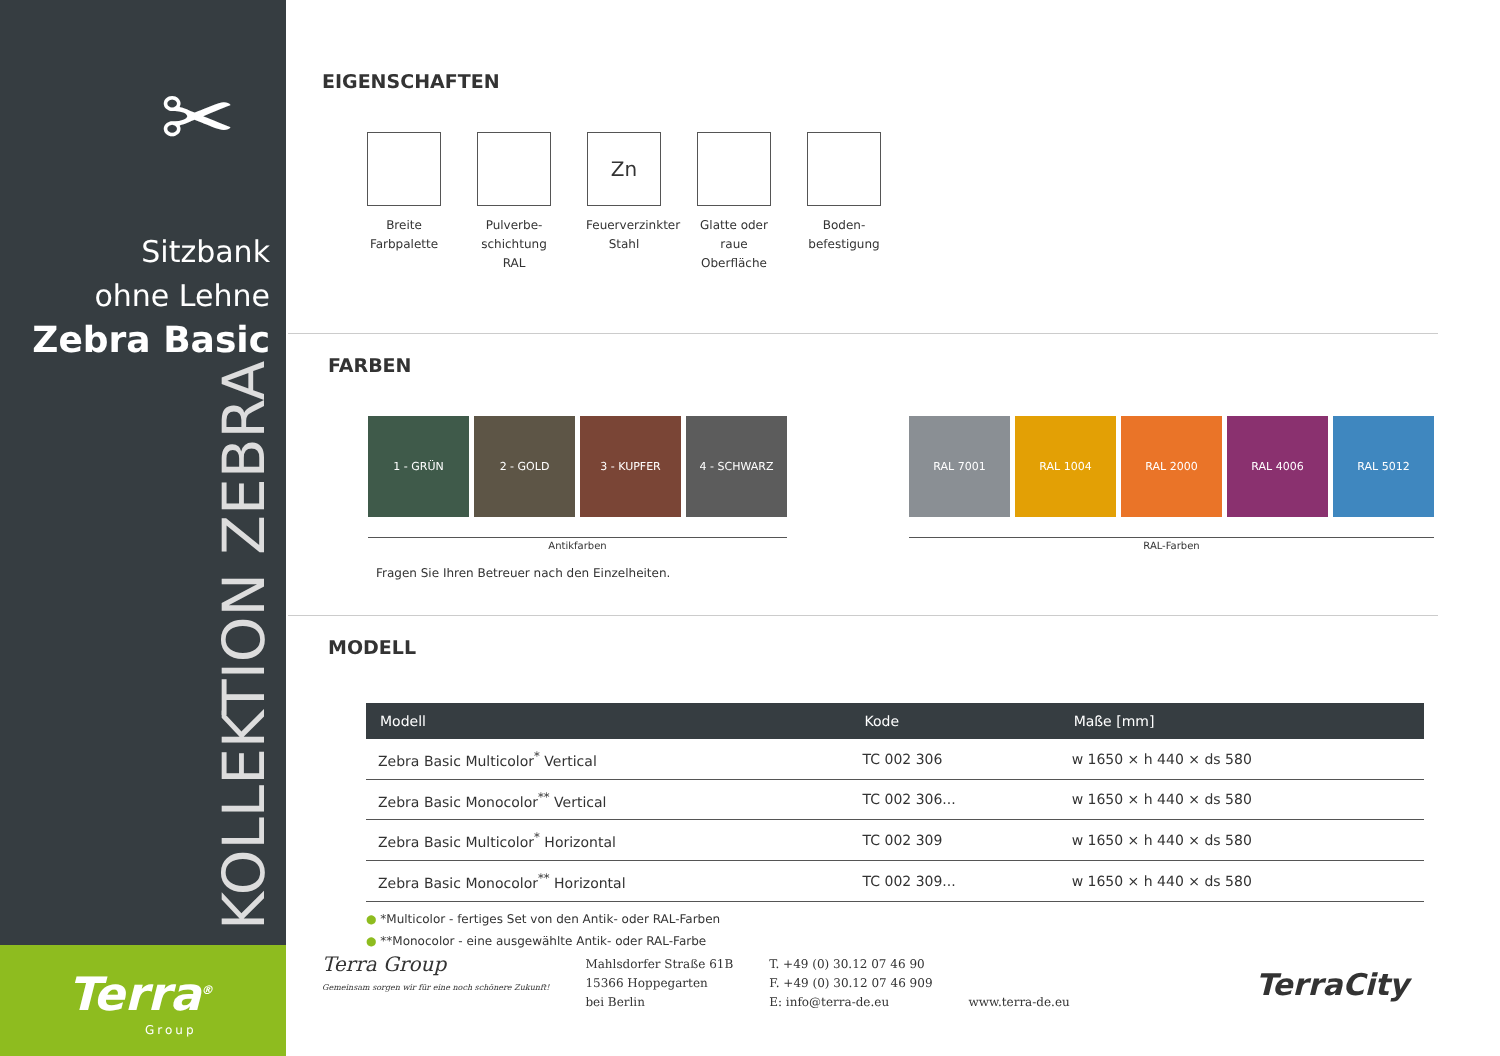✂
Sitzbank
ohne Lehne
Zebra Basic
KOLLEKTION ZEBRA
Terra<sup>®</sup>
Group
EIGENSCHAFTEN
Breite Farbpalette
Pulverbe-schichtung RAL
Zn
Feuerverzinkter Stahl
Glatte oder raue Oberfläche
Boden-befestigung
FARBEN
1 - GRÜN 2 - GOLD 3 - KUPFER 4 - SCHWARZ
Antikfarben
Fragen Sie Ihren Betreuer nach den Einzelheiten.
RAL 7001 RAL 1004 RAL 2000 RAL 4006 RAL 5012
RAL-Farben
MODELL
| Modell | Kode | Maße [mm] |
| --- | --- | --- |
| Zebra Basic Multicolor<sup>*</sup> Vertical | TC 002 306 | w 1650 × h 440 × ds 580 |
| Zebra Basic Monocolor<sup>**</sup> Vertical | TC 002 306... | w 1650 × h 440 × ds 580 |
| Zebra Basic Multicolor<sup>*</sup> Horizontal | TC 002 309 | w 1650 × h 440 × ds 580 |
| Zebra Basic Monocolor<sup>**</sup> Horizontal | TC 002 309... | w 1650 × h 440 × ds 580 |
● *Multicolor - fertiges Set von den Antik- oder RAL-Farben
● **Monocolor - eine ausgewählte Antik- oder RAL-Farbe
Terra Group
Gemeinsam sorgen wir für eine noch schönere Zukunft!
Mahlsdorfer Straße 61B
15366 Hoppegarten
bei Berlin
T. +49 (0) 30.12 07 46 90
F. +49 (0) 30.12 07 46 909
E: info@terra-de.eu
www.terra-de.eu
TerraCity